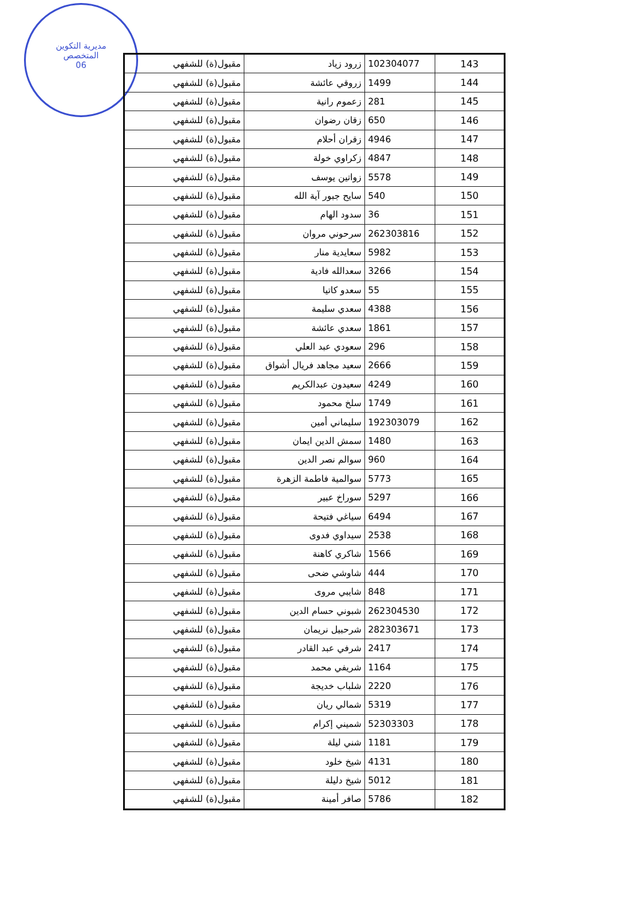مديرية التكوين
المتخصص
06
| 143 | 102304077 | زرود زياد | مقبول(ة) للشفهي |
| 144 | 1499 | زروقي عائشة | مقبول(ة) للشفهي |
| 145 | 281 | زعموم رانية | مقبول(ة) للشفهي |
| 146 | 650 | زقان رضوان | مقبول(ة) للشفهي |
| 147 | 4946 | زقران أحلام | مقبول(ة) للشفهي |
| 148 | 4847 | زكراوي خولة | مقبول(ة) للشفهي |
| 149 | 5578 | زواتين يوسف | مقبول(ة) للشفهي |
| 150 | 540 | سايح جبور آية الله | مقبول(ة) للشفهي |
| 151 | 36 | سدود الهام | مقبول(ة) للشفهي |
| 152 | 262303816 | سرحوني مروان | مقبول(ة) للشفهي |
| 153 | 5982 | سعايدية منار | مقبول(ة) للشفهي |
| 154 | 3266 | سعدالله فادية | مقبول(ة) للشفهي |
| 155 | 55 | سعدو كاتيا | مقبول(ة) للشفهي |
| 156 | 4388 | سعدي سليمة | مقبول(ة) للشفهي |
| 157 | 1861 | سعدي عائشة | مقبول(ة) للشفهي |
| 158 | 296 | سعودي عبد العلي | مقبول(ة) للشفهي |
| 159 | 2666 | سعيد مجاهد فريال أشواق | مقبول(ة) للشفهي |
| 160 | 4249 | سعيدون عبدالكريم | مقبول(ة) للشفهي |
| 161 | 1749 | سلخ محمود | مقبول(ة) للشفهي |
| 162 | 192303079 | سليماني أمين | مقبول(ة) للشفهي |
| 163 | 1480 | سمش الدين ايمان | مقبول(ة) للشفهي |
| 164 | 960 | سوالم نصر الدين | مقبول(ة) للشفهي |
| 165 | 5773 | سوالمية فاطمة الزهرة | مقبول(ة) للشفهي |
| 166 | 5297 | سوراخ عبير | مقبول(ة) للشفهي |
| 167 | 6494 | سياغي فتيحة | مقبول(ة) للشفهي |
| 168 | 2538 | سيداوي فدوى | مقبول(ة) للشفهي |
| 169 | 1566 | شاكري كاهنة | مقبول(ة) للشفهي |
| 170 | 444 | شاوشي ضحى | مقبول(ة) للشفهي |
| 171 | 848 | شايبي مروى | مقبول(ة) للشفهي |
| 172 | 262304530 | شبوني حسام الدين | مقبول(ة) للشفهي |
| 173 | 282303671 | شرحبيل نريمان | مقبول(ة) للشفهي |
| 174 | 2417 | شرفي عبد القادر | مقبول(ة) للشفهي |
| 175 | 1164 | شريفي محمد | مقبول(ة) للشفهي |
| 176 | 2220 | شلباب خديجة | مقبول(ة) للشفهي |
| 177 | 5319 | شمالي ريان | مقبول(ة) للشفهي |
| 178 | 52303303 | شميني إكرام | مقبول(ة) للشفهي |
| 179 | 1181 | شني ليلة | مقبول(ة) للشفهي |
| 180 | 4131 | شيخ خلود | مقبول(ة) للشفهي |
| 181 | 5012 | شيخ دليلة | مقبول(ة) للشفهي |
| 182 | 5786 | صافر أمينة | مقبول(ة) للشفهي |